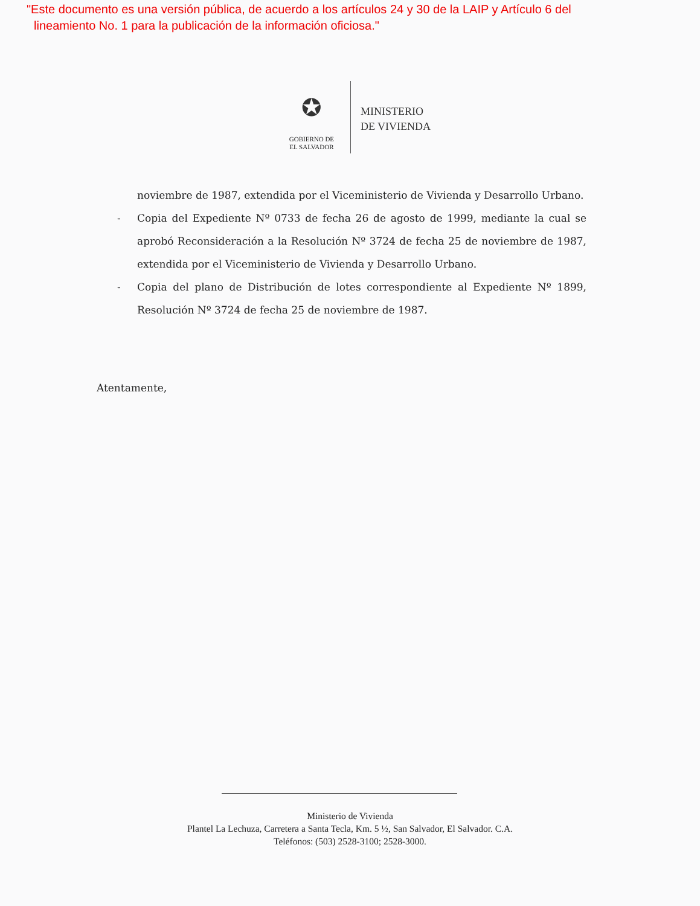"Este documento es una versión pública, de acuerdo a los artículos 24 y 30 de la LAIP y Artículo 6 del
lineamiento No. 1 para la publicación de la información oficiosa."
✪
GOBIERNO DE
EL SALVADOR
MINISTERIO
DE VIVIENDA
noviembre de 1987, extendida por el Viceministerio de Vivienda y Desarrollo Urbano.
- Copia del Expediente Nº 0733 de fecha 26 de agosto de 1999, mediante la cual se aprobó Reconsideración a la Resolución Nº 3724 de fecha 25 de noviembre de 1987, extendida por el Viceministerio de Vivienda y Desarrollo Urbano.
- Copia del plano de Distribución de lotes correspondiente al Expediente Nº 1899, Resolución Nº 3724 de fecha 25 de noviembre de 1987.
Atentamente,
Ministerio de Vivienda
Plantel La Lechuza, Carretera a Santa Tecla, Km. 5 ½, San Salvador, El Salvador. C.A.
Teléfonos: (503) 2528-3100; 2528-3000.